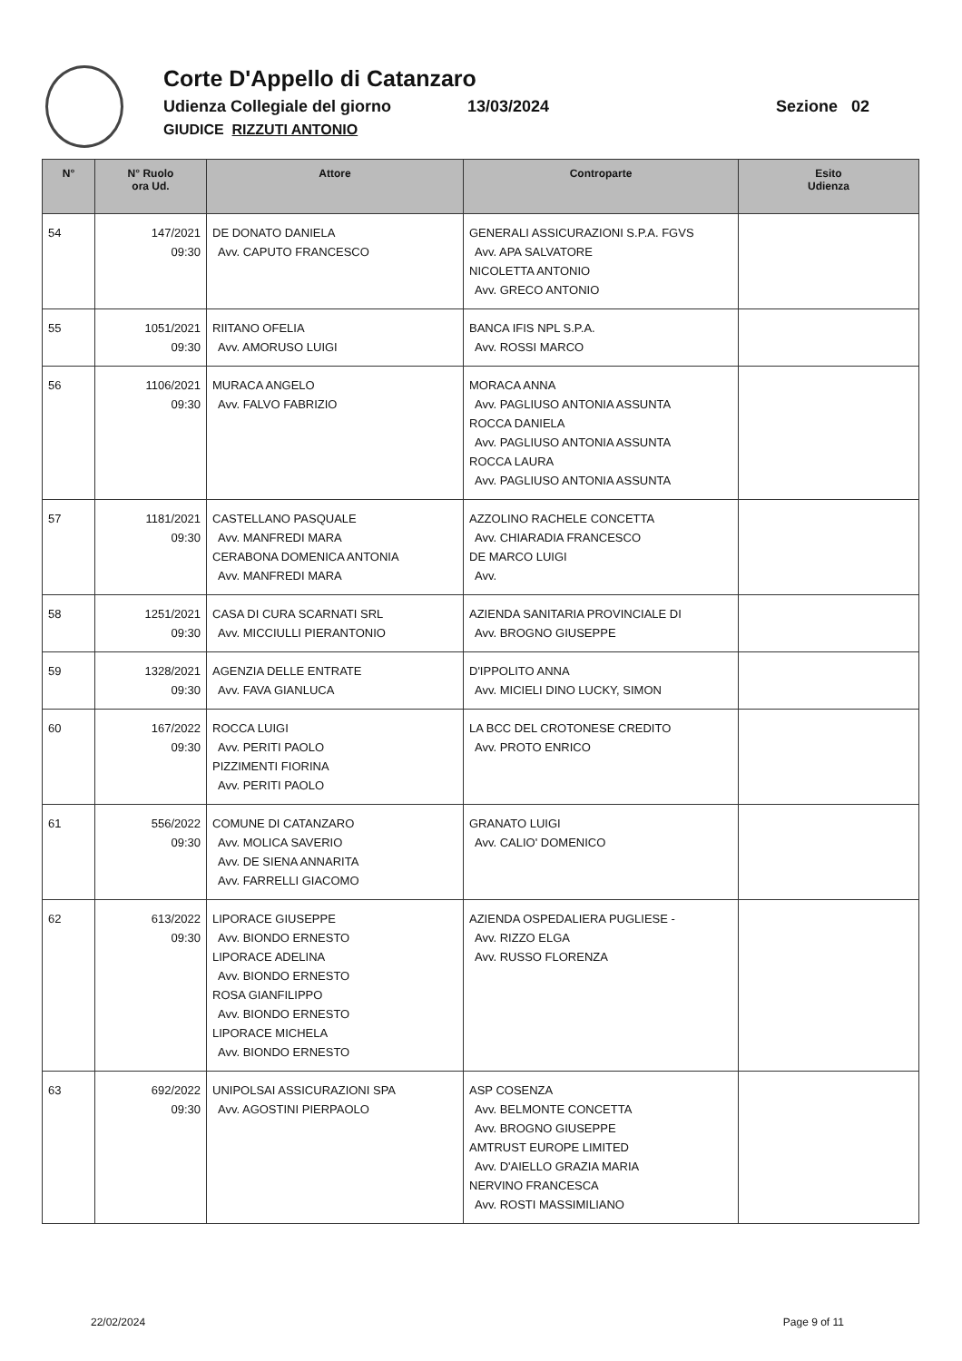Corte D'Appello di Catanzaro
Udienza Collegiale del giorno 13/03/2024 Sezione 02
GIUDICE RIZZUTI ANTONIO
| N° | N° Ruolo ora Ud. | Attore | Controparte | Esito Udienza |
| --- | --- | --- | --- | --- |
| 54 | 147/2021 09:30 | DE DONATO DANIELA Avv. CAPUTO FRANCESCO | GENERALI ASSICURAZIONI S.P.A. FGVS Avv. APA SALVATORE NICOLETTA ANTONIO Avv. GRECO ANTONIO | |
| 55 | 1051/2021 09:30 | RIITANO OFELIA Avv. AMORUSO LUIGI | BANCA IFIS NPL S.P.A. Avv. ROSSI MARCO | |
| 56 | 1106/2021 09:30 | MURACA ANGELO Avv. FALVO FABRIZIO | MORACA ANNA Avv. PAGLIUSO ANTONIA ASSUNTA ROCCA DANIELA Avv. PAGLIUSO ANTONIA ASSUNTA ROCCA LAURA Avv. PAGLIUSO ANTONIA ASSUNTA | |
| 57 | 1181/2021 09:30 | CASTELLANO PASQUALE Avv. MANFREDI MARA CERABONA DOMENICA ANTONIA Avv. MANFREDI MARA | AZZOLINO RACHELE CONCETTA Avv. CHIARADIA FRANCESCO DE MARCO LUIGI Avv. | |
| 58 | 1251/2021 09:30 | CASA DI CURA SCARNATI SRL Avv. MICCIULLI PIERANTONIO | AZIENDA SANITARIA PROVINCIALE DI Avv. BROGNO GIUSEPPE | |
| 59 | 1328/2021 09:30 | AGENZIA DELLE ENTRATE Avv. FAVA GIANLUCA | D'IPPOLITO ANNA Avv. MICIELI DINO LUCKY, SIMON | |
| 60 | 167/2022 09:30 | ROCCA LUIGI Avv. PERITI PAOLO PIZZIMENTI FIORINA Avv. PERITI PAOLO | LA BCC DEL CROTONESE CREDITO Avv. PROTO ENRICO | |
| 61 | 556/2022 09:30 | COMUNE DI CATANZARO Avv. MOLICA SAVERIO Avv. DE SIENA ANNARITA Avv. FARRELLI GIACOMO | GRANATO LUIGI Avv. CALIO' DOMENICO | |
| 62 | 613/2022 09:30 | LIPORACE GIUSEPPE Avv. BIONDO ERNESTO LIPORACE ADELINA Avv. BIONDO ERNESTO ROSA GIANFILIPPO Avv. BIONDO ERNESTO LIPORACE MICHELA Avv. BIONDO ERNESTO | AZIENDA OSPEDALIERA PUGLIESE - Avv. RIZZO ELGA Avv. RUSSO FLORENZA | |
| 63 | 692/2022 09:30 | UNIPOLSAI ASSICURAZIONI SPA Avv. AGOSTINI PIERPAOLO | ASP COSENZA Avv. BELMONTE CONCETTA Avv. BROGNO GIUSEPPE AMTRUST EUROPE LIMITED Avv. D'AIELLO GRAZIA MARIA NERVINO FRANCESCA Avv. ROSTI MASSIMILIANO | |
22/02/2024 Page 9 of 11